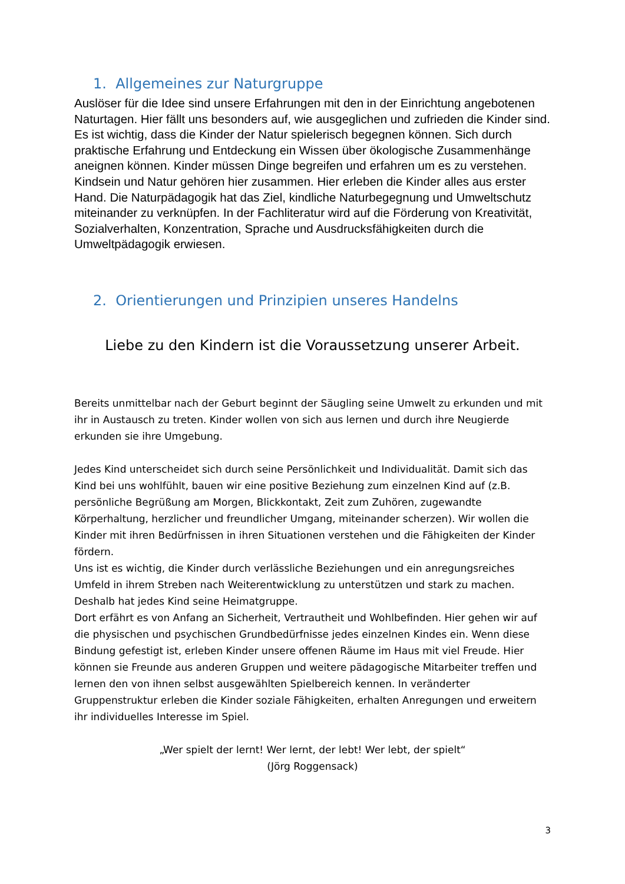1. Allgemeines zur Naturgruppe
Auslöser für die Idee sind unsere Erfahrungen mit den in der Einrichtung angebotenen Naturtagen. Hier fällt uns besonders auf, wie ausgeglichen und zufrieden die Kinder sind. Es ist wichtig, dass die Kinder der Natur spielerisch begegnen können. Sich durch praktische Erfahrung und Entdeckung ein Wissen über ökologische Zusammenhänge aneignen können. Kinder müssen Dinge begreifen und erfahren um es zu verstehen. Kindsein und Natur gehören hier zusammen. Hier erleben die Kinder alles aus erster Hand. Die Naturpädagogik hat das Ziel, kindliche Naturbegegnung und Umweltschutz miteinander zu verknüpfen. In der Fachliteratur wird auf die Förderung von Kreativität, Sozialverhalten, Konzentration, Sprache und Ausdrucksfähigkeiten durch die Umweltpädagogik erwiesen.
2. Orientierungen und Prinzipien unseres Handelns
Liebe zu den Kindern ist die Voraussetzung unserer Arbeit.
Bereits unmittelbar nach der Geburt beginnt der Säugling seine Umwelt zu erkunden und mit ihr in Austausch zu treten. Kinder wollen von sich aus lernen und durch ihre Neugierde erkunden sie ihre Umgebung.
Jedes Kind unterscheidet sich durch seine Persönlichkeit und Individualität. Damit sich das Kind bei uns wohlfühlt, bauen wir eine positive Beziehung zum einzelnen Kind auf (z.B. persönliche Begrüßung am Morgen, Blickkontakt, Zeit zum Zuhören, zugewandte Körperhaltung, herzlicher und freundlicher Umgang, miteinander scherzen). Wir wollen die Kinder mit ihren Bedürfnissen in ihren Situationen verstehen und die Fähigkeiten der Kinder fördern.
Uns ist es wichtig, die Kinder durch verlässliche Beziehungen und ein anregungsreiches Umfeld in ihrem Streben nach Weiterentwicklung zu unterstützen und stark zu machen. Deshalb hat jedes Kind seine Heimatgruppe.
Dort erfährt es von Anfang an Sicherheit, Vertrautheit und Wohlbefinden. Hier gehen wir auf die physischen und psychischen Grundbedürfnisse jedes einzelnen Kindes ein. Wenn diese Bindung gefestigt ist, erleben Kinder unsere offenen Räume im Haus mit viel Freude. Hier können sie Freunde aus anderen Gruppen und weitere pädagogische Mitarbeiter treffen und lernen den von ihnen selbst ausgewählten Spielbereich kennen. In veränderter Gruppenstruktur erleben die Kinder soziale Fähigkeiten, erhalten Anregungen und erweitern ihr individuelles Interesse im Spiel.
„Wer spielt der lernt! Wer lernt, der lebt! Wer lebt, der spielt“
(Jörg Roggensack)
3